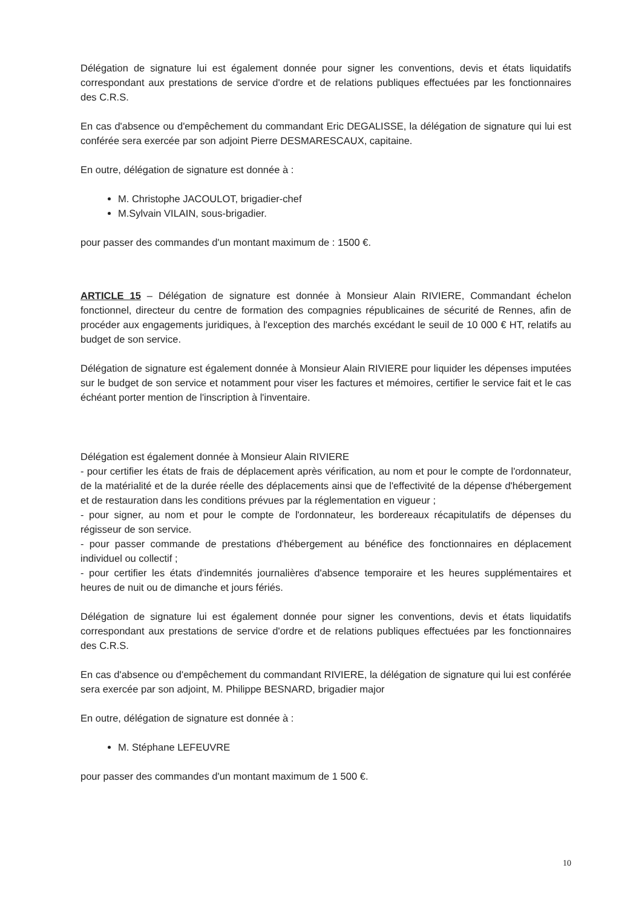Délégation de signature lui est également donnée pour signer les conventions, devis et états liquidatifs correspondant aux prestations de service d'ordre et de relations publiques effectuées par les fonctionnaires des C.R.S.
En cas d'absence ou d'empêchement du commandant Eric DEGALISSE, la délégation de signature qui lui est conférée sera exercée par son adjoint Pierre DESMARESCAUX, capitaine.
En outre, délégation de signature est donnée à :
M. Christophe JACOULOT, brigadier-chef
M.Sylvain VILAIN, sous-brigadier.
pour passer des commandes d'un montant maximum de : 1500 €.
ARTICLE 15 – Délégation de signature est donnée à Monsieur Alain RIVIERE, Commandant échelon fonctionnel, directeur du centre de formation des compagnies républicaines de sécurité de Rennes, afin de procéder aux engagements juridiques, à l'exception des marchés excédant le seuil de 10 000 € HT, relatifs au budget de son service.
Délégation de signature est également donnée à Monsieur Alain RIVIERE pour liquider les dépenses imputées sur le budget de son service et notamment pour viser les factures et mémoires, certifier le service fait et le cas échéant porter mention de l'inscription à l'inventaire.
Délégation est également donnée à Monsieur Alain RIVIERE
- pour certifier les états de frais de déplacement après vérification, au nom et pour le compte de l'ordonnateur, de la matérialité et de la durée réelle des déplacements ainsi que de l'effectivité de la dépense d'hébergement et de restauration dans les conditions prévues par la réglementation en vigueur ;
- pour signer, au nom et pour le compte de l'ordonnateur, les bordereaux récapitulatifs de dépenses du régisseur de son service.
- pour passer commande de prestations d'hébergement au bénéfice des fonctionnaires en déplacement individuel ou collectif ;
- pour certifier les états d'indemnités journalières d'absence temporaire et les heures supplémentaires et heures de nuit ou de dimanche et jours fériés.
Délégation de signature lui est également donnée pour signer les conventions, devis et états liquidatifs correspondant aux prestations de service d'ordre et de relations publiques effectuées par les fonctionnaires des C.R.S.
En cas d'absence ou d'empêchement du commandant RIVIERE, la délégation de signature qui lui est conférée sera exercée par son adjoint, M. Philippe BESNARD, brigadier major
En outre, délégation de signature est donnée à :
M. Stéphane LEFEUVRE
pour passer des commandes d'un montant maximum de 1 500 €.
10